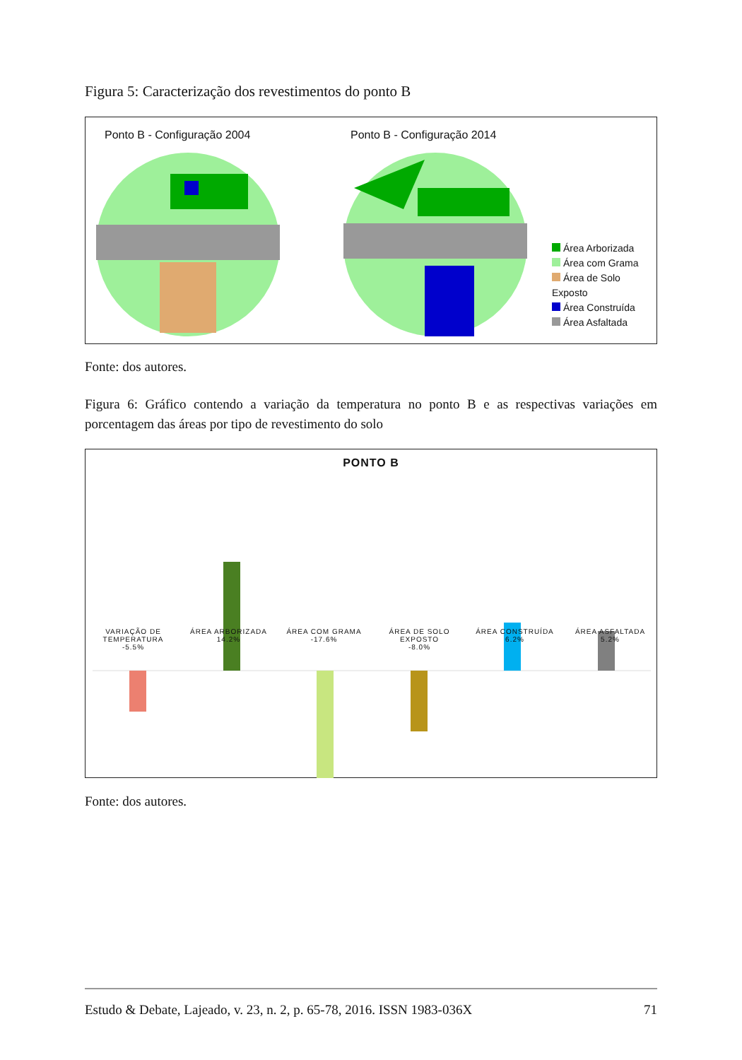Figura 5: Caracterização dos revestimentos do ponto B
Ponto B - Configuração 2004 Ponto B - Configuração 2014
Área Arborizada
Área com Grama
Área de Solo Exposto
Área Construída
Área Asfaltada
Fonte: dos autores.
Figura 6: Gráfico contendo a variação da temperatura no ponto B e as respectivas variações em porcentagem das áreas por tipo de revestimento do solo
PONTO B
VARIAÇÃO DE TEMPERATURA
-5.5%
ÁREA ARBORIZADA
14.2%
ÁREA COM GRAMA
-17.6%
ÁREA DE SOLO EXPOSTO
-8.0%
ÁREA CONSTRUÍDA
6.2%
ÁREA ASFALTADA
5.2%
Fonte: dos autores.
Estudo & Debate, Lajeado, v. 23, n. 2, p. 65-78, 2016. ISSN 1983-036X 71